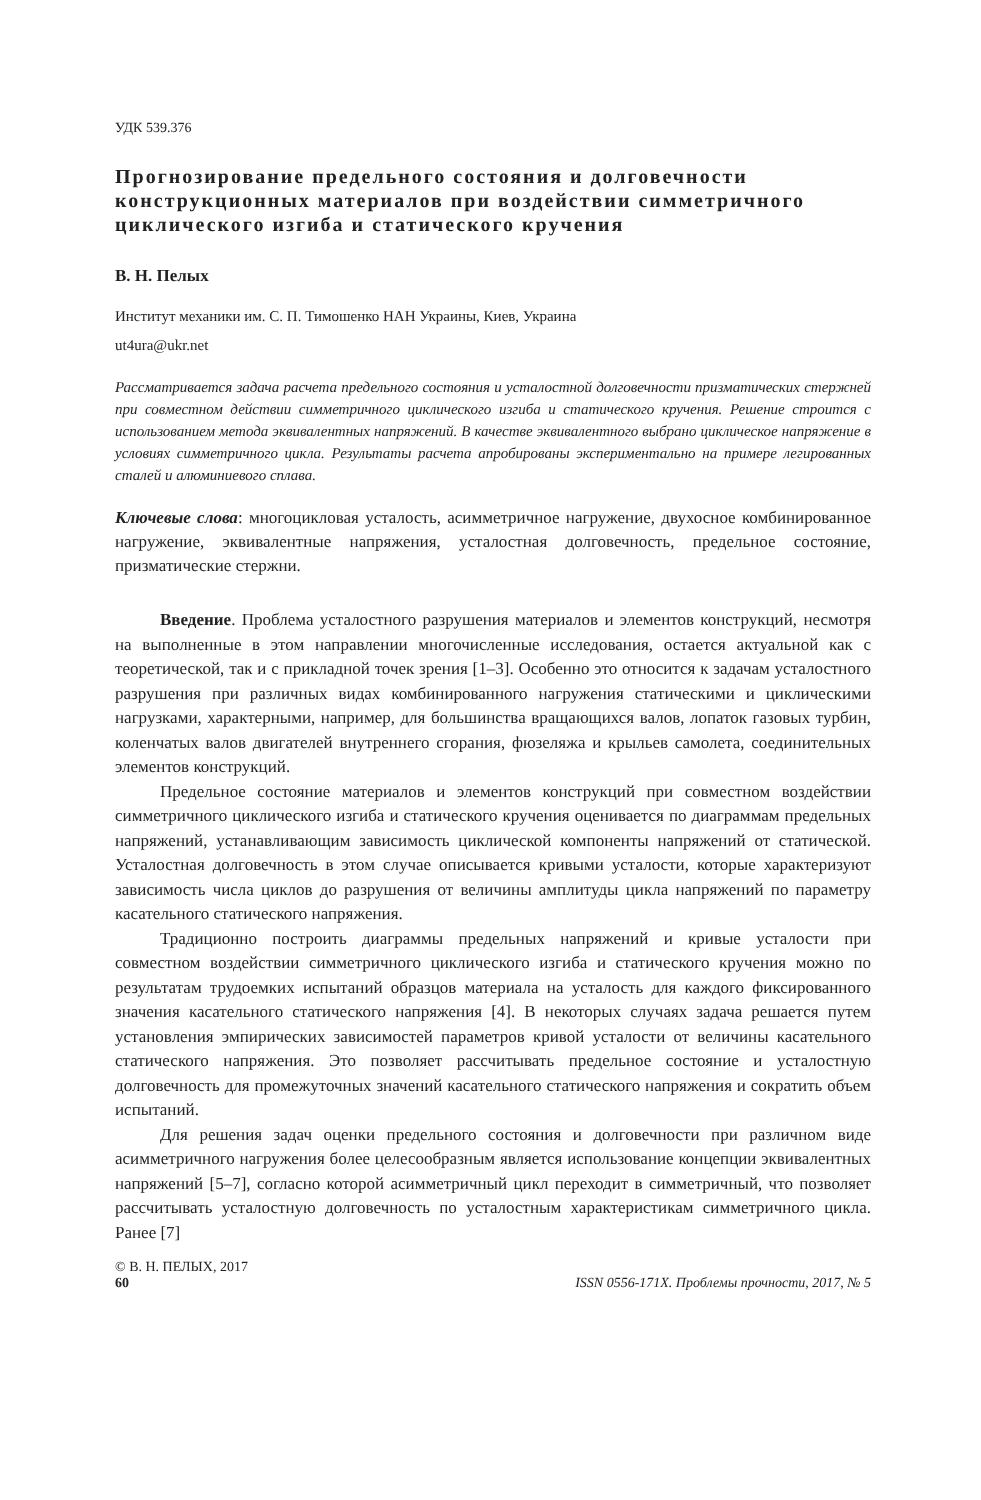УДК 539.376
Прогнозирование предельного состояния и долговечности конструкционных материалов при воздействии симметричного циклического изгиба и статического кручения
В. Н. Пелых
Институт механики им. С. П. Тимошенко НАН Украины, Киев, Украина
ut4ura@ukr.net
Рассматривается задача расчета предельного состояния и усталостной долговечности призматических стержней при совместном действии симметричного циклического изгиба и статического кручения. Решение строится с использованием метода эквивалентных напряжений. В качестве эквивалентного выбрано циклическое напряжение в условиях симметричного цикла. Результаты расчета апробированы экспериментально на примере легированных сталей и алюминиевого сплава.
Ключевые слова: многоцикловая усталость, асимметричное нагружение, двухосное комбинированное нагружение, эквивалентные напряжения, усталостная долговечность, предельное состояние, призматические стержни.
Введение. Проблема усталостного разрушения материалов и элементов конструкций, несмотря на выполненные в этом направлении многочисленные исследования, остается актуальной как с теоретической, так и с прикладной точек зрения [1–3]. Особенно это относится к задачам усталостного разрушения при различных видах комбинированного нагружения статическими и циклическими нагрузками, характерными, например, для большинства вращающихся валов, лопаток газовых турбин, коленчатых валов двигателей внутреннего сгорания, фюзеляжа и крыльев самолета, соединительных элементов конструкций.
Предельное состояние материалов и элементов конструкций при совместном воздействии симметричного циклического изгиба и статического кручения оценивается по диаграммам предельных напряжений, устанавливающим зависимость циклической компоненты напряжений от статической. Усталостная долговечность в этом случае описывается кривыми усталости, которые характеризуют зависимость числа циклов до разрушения от величины амплитуды цикла напряжений по параметру касательного статического напряжения.
Традиционно построить диаграммы предельных напряжений и кривые усталости при совместном воздействии симметричного циклического изгиба и статического кручения можно по результатам трудоемких испытаний образцов материала на усталость для каждого фиксированного значения касательного статического напряжения [4]. В некоторых случаях задача решается путем установления эмпирических зависимостей параметров кривой усталости от величины касательного статического напряжения. Это позволяет рассчитывать предельное состояние и усталостную долговечность для промежуточных значений касательного статического напряжения и сократить объем испытаний.
Для решения задач оценки предельного состояния и долговечности при различном виде асимметричного нагружения более целесообразным является использование концепции эквивалентных напряжений [5–7], согласно которой асимметричный цикл переходит в симметричный, что позволяет рассчитывать усталостную долговечность по усталостным характеристикам симметричного цикла. Ранее [7]
© В. Н. ПЕЛЫХ, 2017
60 ISSN 0556-171X. Проблемы прочности, 2017, № 5